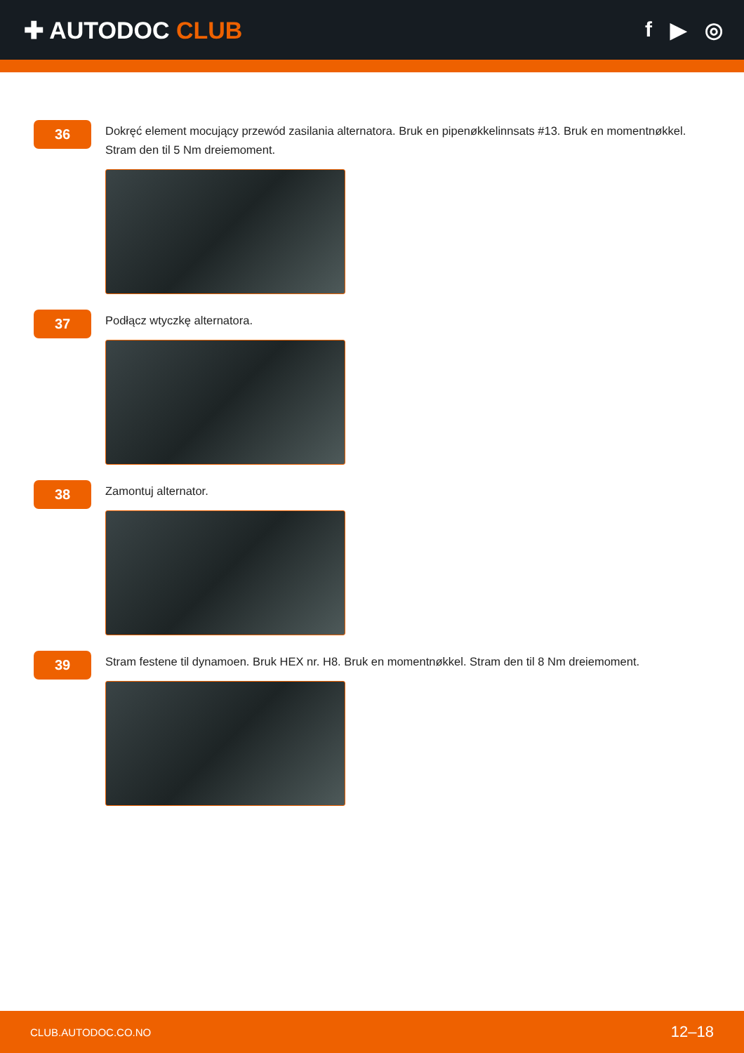✚ AUTODOC CLUB f ▶ ◎
36
Dokręć element mocujący przewód zasilania alternatora. Bruk en pipenøkkelinnsats #13. Bruk en momentnøkkel. Stram den til 5 Nm dreiemoment.
37
Podłącz wtyczkę alternatora.
38
Zamontuj alternator.
39
Stram festene til dynamoen. Bruk HEX nr. H8. Bruk en momentnøkkel. Stram den til 8 Nm dreiemoment.
CLUB.AUTODOC.CO.NO 12–18